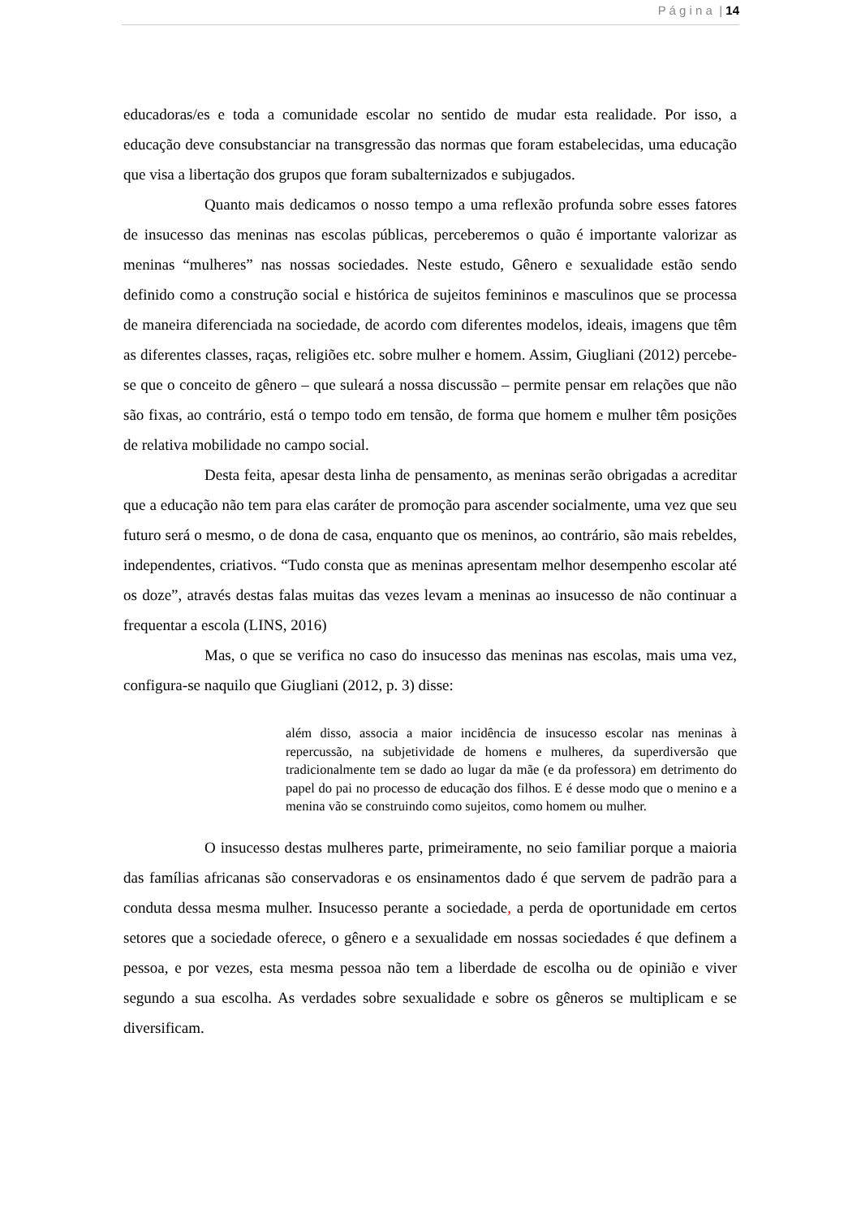P á g i n a | 14
educadoras/es e toda a comunidade escolar no sentido de mudar esta realidade. Por isso, a educação deve consubstanciar na transgressão das normas que foram estabelecidas, uma educação que visa a libertação dos grupos que foram subalternizados e subjugados.
Quanto mais dedicamos o nosso tempo a uma reflexão profunda sobre esses fatores de insucesso das meninas nas escolas públicas, perceberemos o quão é importante valorizar as meninas “mulheres” nas nossas sociedades. Neste estudo, Gênero e sexualidade estão sendo definido como a construção social e histórica de sujeitos femininos e masculinos que se processa de maneira diferenciada na sociedade, de acordo com diferentes modelos, ideais, imagens que têm as diferentes classes, raças, religiões etc. sobre mulher e homem. Assim, Giugliani (2012) percebe-se que o conceito de gênero – que suleará a nossa discussão – permite pensar em relações que não são fixas, ao contrário, está o tempo todo em tensão, de forma que homem e mulher têm posições de relativa mobilidade no campo social.
Desta feita, apesar desta linha de pensamento, as meninas serão obrigadas a acreditar que a educação não tem para elas caráter de promoção para ascender socialmente, uma vez que seu futuro será o mesmo, o de dona de casa, enquanto que os meninos, ao contrário, são mais rebeldes, independentes, criativos. “Tudo consta que as meninas apresentam melhor desempenho escolar até os doze”, através destas falas muitas das vezes levam a meninas ao insucesso de não continuar a frequentar a escola (LINS, 2016)
Mas, o que se verifica no caso do insucesso das meninas nas escolas, mais uma vez, configura-se naquilo que Giugliani (2012, p. 3) disse:
além disso, associa a maior incidência de insucesso escolar nas meninas à repercussão, na subjetividade de homens e mulheres, da superdiversão que tradicionalmente tem se dado ao lugar da mãe (e da professora) em detrimento do papel do pai no processo de educação dos filhos. E é desse modo que o menino e a menina vão se construindo como sujeitos, como homem ou mulher.
O insucesso destas mulheres parte, primeiramente, no seio familiar porque a maioria das famílias africanas são conservadoras e os ensinamentos dado é que servem de padrão para a conduta dessa mesma mulher. Insucesso perante a sociedade, a perda de oportunidade em certos setores que a sociedade oferece, o gênero e a sexualidade em nossas sociedades é que definem a pessoa, e por vezes, esta mesma pessoa não tem a liberdade de escolha ou de opinião e viver segundo a sua escolha. As verdades sobre sexualidade e sobre os gêneros se multiplicam e se diversificam.